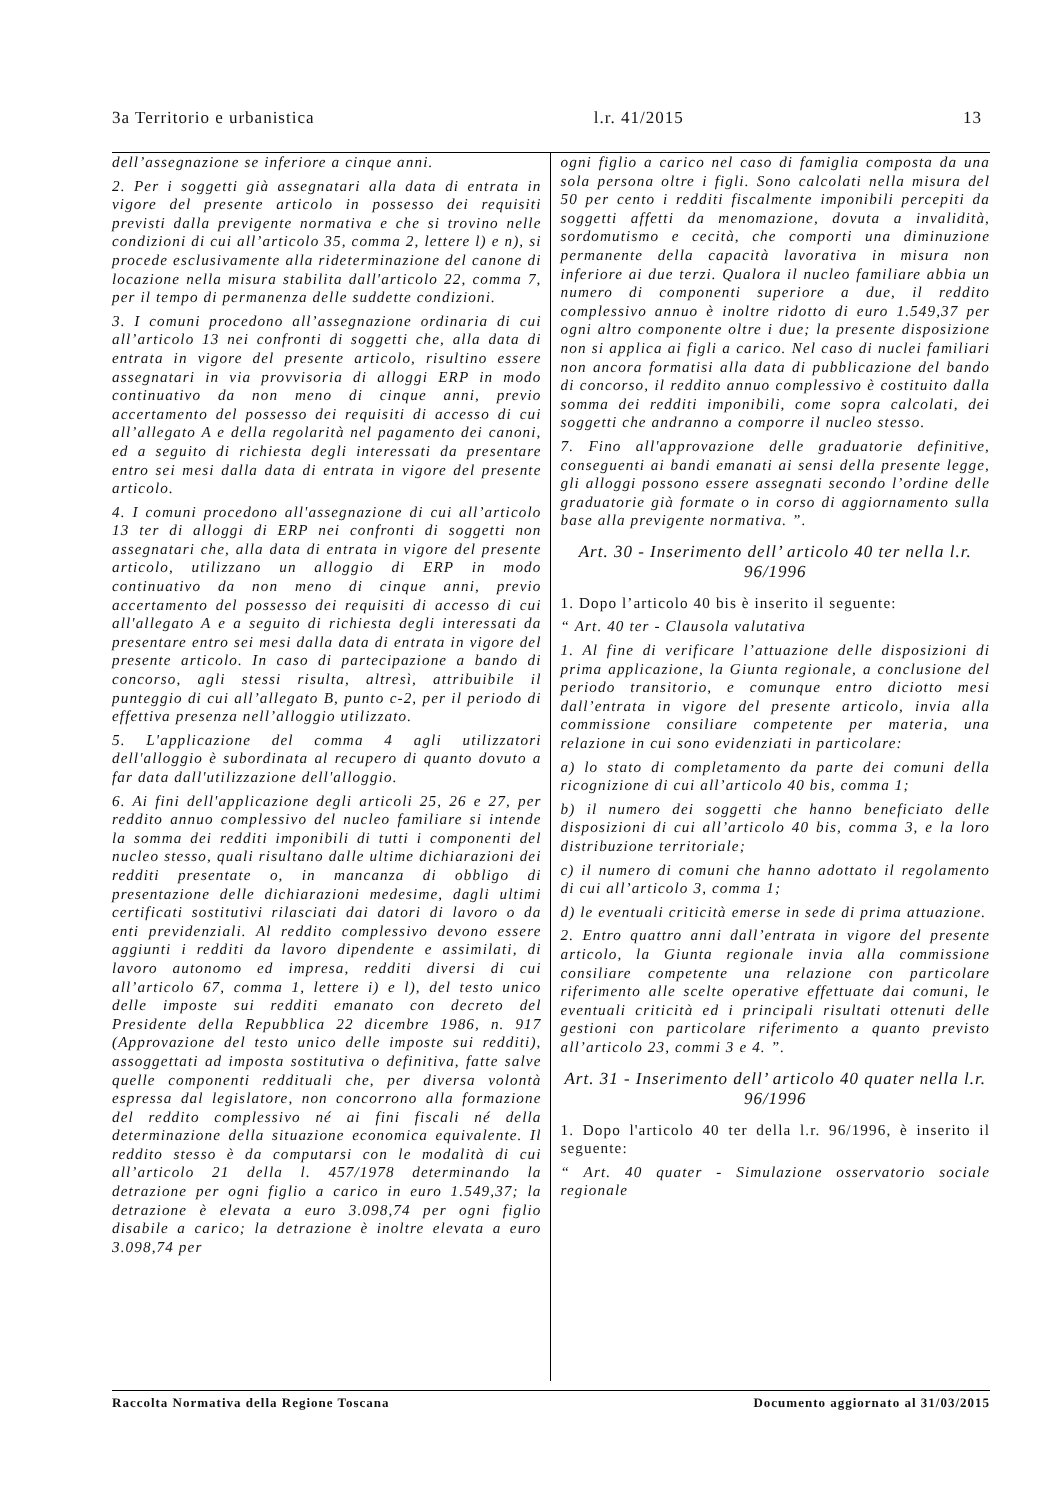3a Territorio e urbanistica l.r. 41/2015 13
dell’assegnazione se inferiore a cinque anni.
2. Per i soggetti già assegnatari alla data di entrata in vigore del presente articolo in possesso dei requisiti previsti dalla previgente normativa e che si trovino nelle condizioni di cui all’articolo 35, comma 2, lettere l) e n), si procede esclusivamente alla rideterminazione del canone di locazione nella misura stabilita dall'articolo 22, comma 7, per il tempo di permanenza delle suddette condizioni.
3. I comuni procedono all’assegnazione ordinaria di cui all’articolo 13 nei confronti di soggetti che, alla data di entrata in vigore del presente articolo, risultino essere assegnatari in via provvisoria di alloggi ERP in modo continuativo da non meno di cinque anni, previo accertamento del possesso dei requisiti di accesso di cui all’allegato A e della regolarità nel pagamento dei canoni, ed a seguito di richiesta degli interessati da presentare entro sei mesi dalla data di entrata in vigore del presente articolo.
4. I comuni procedono all'assegnazione di cui all’articolo 13 ter di alloggi di ERP nei confronti di soggetti non assegnatari che, alla data di entrata in vigore del presente articolo, utilizzano un alloggio di ERP in modo continuativo da non meno di cinque anni, previo accertamento del possesso dei requisiti di accesso di cui all'allegato A e a seguito di richiesta degli interessati da presentare entro sei mesi dalla data di entrata in vigore del presente articolo. In caso di partecipazione a bando di concorso, agli stessi risulta, altresì, attribuibile il punteggio di cui all’allegato B, punto c-2, per il periodo di effettiva presenza nell’alloggio utilizzato.
5. L'applicazione del comma 4 agli utilizzatori dell'alloggio è subordinata al recupero di quanto dovuto a far data dall'utilizzazione dell'alloggio.
6. Ai fini dell'applicazione degli articoli 25, 26 e 27, per reddito annuo complessivo del nucleo familiare si intende la somma dei redditi imponibili di tutti i componenti del nucleo stesso, quali risultano dalle ultime dichiarazioni dei redditi presentate o, in mancanza di obbligo di presentazione delle dichiarazioni medesime, dagli ultimi certificati sostitutivi rilasciati dai datori di lavoro o da enti previdenziali. Al reddito complessivo devono essere aggiunti i redditi da lavoro dipendente e assimilati, di lavoro autonomo ed impresa, redditi diversi di cui all’articolo 67, comma 1, lettere i) e l), del testo unico delle imposte sui redditi emanato con decreto del Presidente della Repubblica 22 dicembre 1986, n. 917 (Approvazione del testo unico delle imposte sui redditi), assoggettati ad imposta sostitutiva o definitiva, fatte salve quelle componenti reddituali che, per diversa volontà espressa dal legislatore, non concorrono alla formazione del reddito complessivo né ai fini fiscali né della determinazione della situazione economica equivalente. Il reddito stesso è da computarsi con le modalità di cui all’articolo 21 della l. 457/1978 determinando la detrazione per ogni figlio a carico in euro 1.549,37; la detrazione è elevata a euro 3.098,74 per ogni figlio disabile a carico; la detrazione è inoltre elevata a euro 3.098,74 per
ogni figlio a carico nel caso di famiglia composta da una sola persona oltre i figli. Sono calcolati nella misura del 50 per cento i redditi fiscalmente imponibili percepiti da soggetti affetti da menomazione, dovuta a invalidità, sordomutismo e cecità, che comporti una diminuzione permanente della capacità lavorativa in misura non inferiore ai due terzi. Qualora il nucleo familiare abbia un numero di componenti superiore a due, il reddito complessivo annuo è inoltre ridotto di euro 1.549,37 per ogni altro componente oltre i due; la presente disposizione non si applica ai figli a carico. Nel caso di nuclei familiari non ancora formatisi alla data di pubblicazione del bando di concorso, il reddito annuo complessivo è costituito dalla somma dei redditi imponibili, come sopra calcolati, dei soggetti che andranno a comporre il nucleo stesso.
7. Fino all'approvazione delle graduatorie definitive, conseguenti ai bandi emanati ai sensi della presente legge, gli alloggi possono essere assegnati secondo l’ordine delle graduatorie già formate o in corso di aggiornamento sulla base alla previgente normativa. ”.
Art. 30 - Inserimento dell’ articolo 40 ter nella l.r. 96/1996
1. Dopo l’articolo 40 bis è inserito il seguente:
“ Art. 40 ter - Clausola valutativa
1. Al fine di verificare l’attuazione delle disposizioni di prima applicazione, la Giunta regionale, a conclusione del periodo transitorio, e comunque entro diciotto mesi dall’entrata in vigore del presente articolo, invia alla commissione consiliare competente per materia, una relazione in cui sono evidenziati in particolare:
a) lo stato di completamento da parte dei comuni della ricognizione di cui all’articolo 40 bis, comma 1;
b) il numero dei soggetti che hanno beneficiato delle disposizioni di cui all’articolo 40 bis, comma 3, e la loro distribuzione territoriale;
c) il numero di comuni che hanno adottato il regolamento di cui all’articolo 3, comma 1;
d) le eventuali criticità emerse in sede di prima attuazione.
2. Entro quattro anni dall’entrata in vigore del presente articolo, la Giunta regionale invia alla commissione consiliare competente una relazione con particolare riferimento alle scelte operative effettuate dai comuni, le eventuali criticità ed i principali risultati ottenuti delle gestioni con particolare riferimento a quanto previsto all’articolo 23, commi 3 e 4. ”.
Art. 31 - Inserimento dell’ articolo 40 quater nella l.r. 96/1996
1. Dopo l'articolo 40 ter della l.r. 96/1996, è inserito il seguente:
“ Art. 40 quater - Simulazione osservatorio sociale regionale
Raccolta Normativa della Regione Toscana Documento aggiornato al 31/03/2015